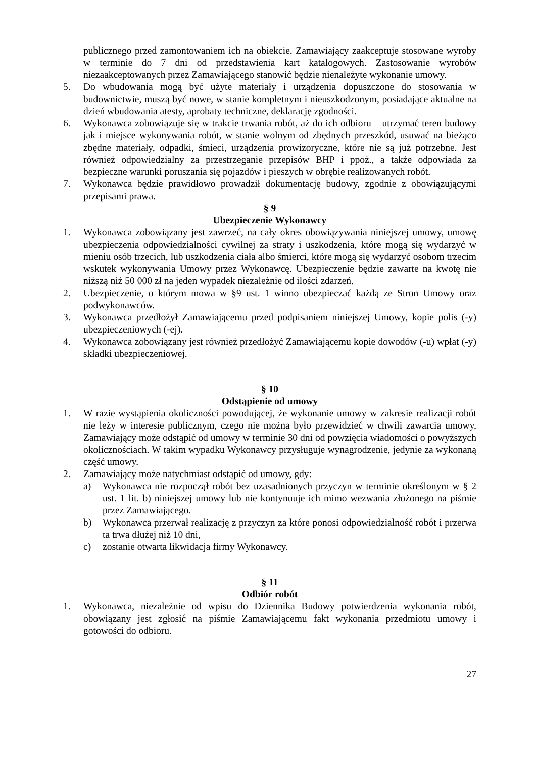publicznego przed zamontowaniem ich na obiekcie. Zamawiający zaakceptuje stosowane wyroby w terminie do 7 dni od przedstawienia kart katalogowych. Zastosowanie wyrobów niezaakceptowanych przez Zamawiającego stanowić będzie nienależyte wykonanie umowy.
5. Do wbudowania mogą być użyte materiały i urządzenia dopuszczone do stosowania w budownictwie, muszą być nowe, w stanie kompletnym i nieuszkodzonym, posiadające aktualne na dzień wbudowania atesty, aprobaty techniczne, deklarację zgodności.
6. Wykonawca zobowiązuje się w trakcie trwania robót, aż do ich odbioru – utrzymać teren budowy jak i miejsce wykonywania robót, w stanie wolnym od zbędnych przeszkód, usuwać na bieżąco zbędne materiały, odpadki, śmieci, urządzenia prowizoryczne, które nie są już potrzebne. Jest również odpowiedzialny za przestrzeganie przepisów BHP i ppoż., a także odpowiada za bezpieczne warunki poruszania się pojazdów i pieszych w obrębie realizowanych robót.
7. Wykonawca będzie prawidłowo prowadził dokumentację budowy, zgodnie z obowiązującymi przepisami prawa.
§ 9
Ubezpieczenie Wykonawcy
1. Wykonawca zobowiązany jest zawrzeć, na cały okres obowiązywania niniejszej umowy, umowę ubezpieczenia odpowiedzialności cywilnej za straty i uszkodzenia, które mogą się wydarzyć w mieniu osób trzecich, lub uszkodzenia ciała albo śmierci, które mogą się wydarzyć osobom trzecim wskutek wykonywania Umowy przez Wykonawcę. Ubezpieczenie będzie zawarte na kwotę nie niższą niż 50 000 zł na jeden wypadek niezależnie od ilości zdarzeń.
2. Ubezpieczenie, o którym mowa w §9 ust. 1 winno ubezpieczać każdą ze Stron Umowy oraz podwykonawców.
3. Wykonawca przedłożył Zamawiającemu przed podpisaniem niniejszej Umowy, kopie polis (-y) ubezpieczeniowych (-ej).
4. Wykonawca zobowiązany jest również przedłożyć Zamawiającemu kopie dowodów (-u) wpłat (-y) składki ubezpieczeniowej.
§ 10
Odstąpienie od umowy
1. W razie wystąpienia okoliczności powodującej, że wykonanie umowy w zakresie realizacji robót nie leży w interesie publicznym, czego nie można było przewidzieć w chwili zawarcia umowy, Zamawiający może odstąpić od umowy w terminie 30 dni od powzięcia wiadomości o powyższych okolicznościach. W takim wypadku Wykonawcy przysługuje wynagrodzenie, jedynie za wykonaną część umowy.
2. Zamawiający może natychmiast odstąpić od umowy, gdy:
a) Wykonawca nie rozpoczął robót bez uzasadnionych przyczyn w terminie określonym w § 2 ust. 1 lit. b) niniejszej umowy lub nie kontynuuje ich mimo wezwania złożonego na piśmie przez Zamawiającego.
b) Wykonawca przerwał realizację z przyczyn za które ponosi odpowiedzialność robót i przerwa ta trwa dłużej niż 10 dni,
c) zostanie otwarta likwidacja firmy Wykonawcy.
§ 11
Odbiór robót
1. Wykonawca, niezależnie od wpisu do Dziennika Budowy potwierdzenia wykonania robót, obowiązany jest zgłosić na piśmie Zamawiającemu fakt wykonania przedmiotu umowy i gotowości do odbioru.
27